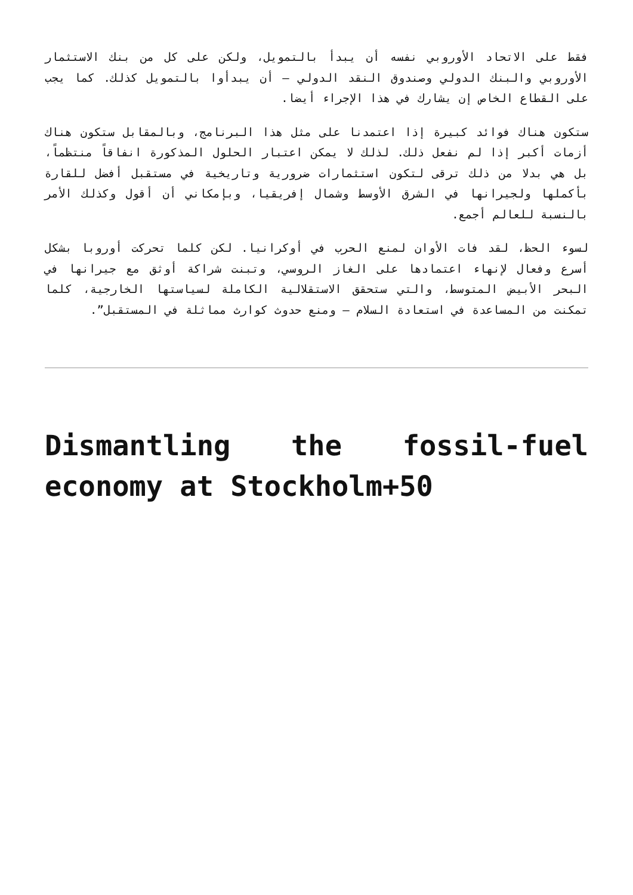فقط على الاتحاد الأوروبي نفسه أن يبدأ بالتمويل، ولكن على كل من بنك الاستثمار الأوروبي والبنك الدولي وصندوق النقد الدولي – أن يبدأوا بالتمويل كذلك. كما يجب على القطاع الخاص إن يشارك في هذا الإجراء أيضا.
ستكون هناك فوائد كبيرة إذا اعتمدنا على مثل هذا البرنامج، وبالمقابل ستكون هناك أزمات أكبر إذا لم نفعل ذلك. لذلك لا يمكن اعتبار الحلول المذكورة انفاقاً منتظماً، بل هي بدلا من ذلك ترقى لتكون استثمارات ضرورية وتاريخية في مستقبل أفضل للقارة بأكملها ولجيرانها في الشرق الأوسط وشمال إفريقيا، وبإمكاني أن أقول وكذلك الأمر بالنسبة للعالم أجمع.
لسوء الحظ، لقد فات الأوان لمنع الحرب في أوكرانيا. لكن كلما تحركت أوروبا بشكل أسرع وفعال لإنهاء اعتمادها على الغاز الروسي، وتبنت شراكة أوثق مع جيرانها في البحر الأبيض المتوسط، والتي ستحقق الاستقلالية الكاملة لسياستها الخارجية، كلما تمكنت من المساعدة في استعادة السلام – ومنع حدوث كوارث مماثلة في المستقبل”.
Dismantling the fossil-fuel economy at Stockholm+50